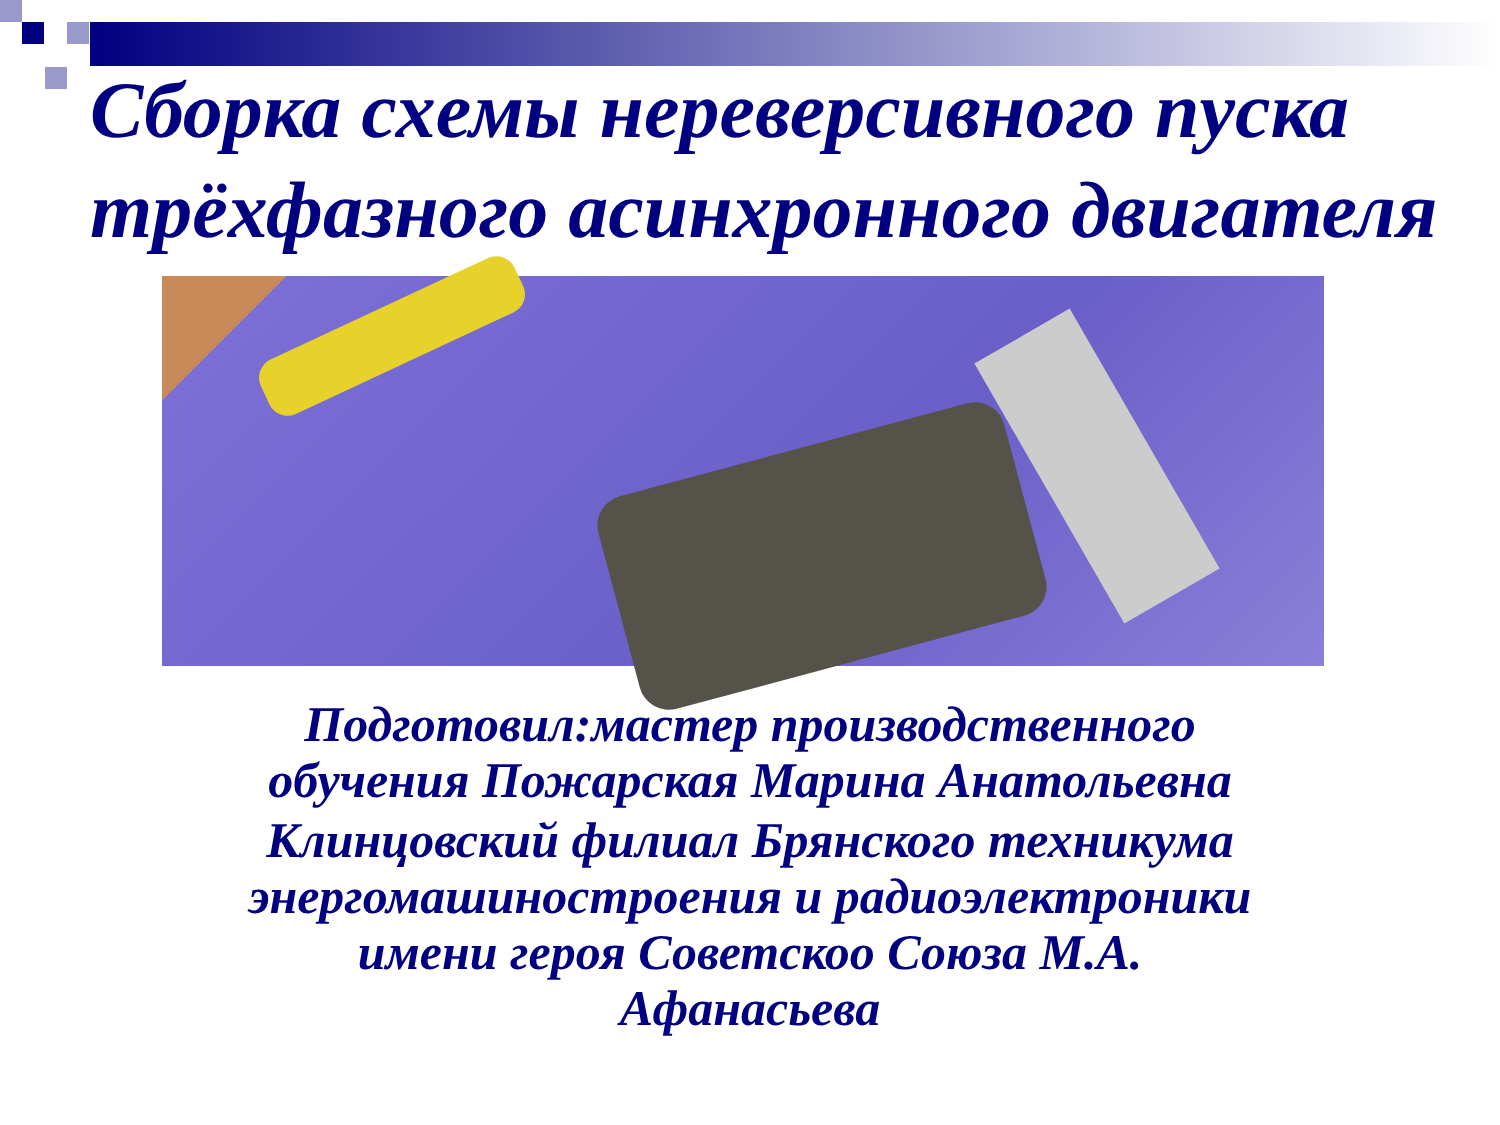Сборка схемы нереверсивного пуска трёхфазного асинхронного двигателя
Подготовил:мастер производственного
обучения Пожарская Марина Анатольевна
Клинцовский филиал Брянского техникума
энергомашиностроения и радиоэлектроники
имени героя Советскоо Союза М.А.
Афанасьева